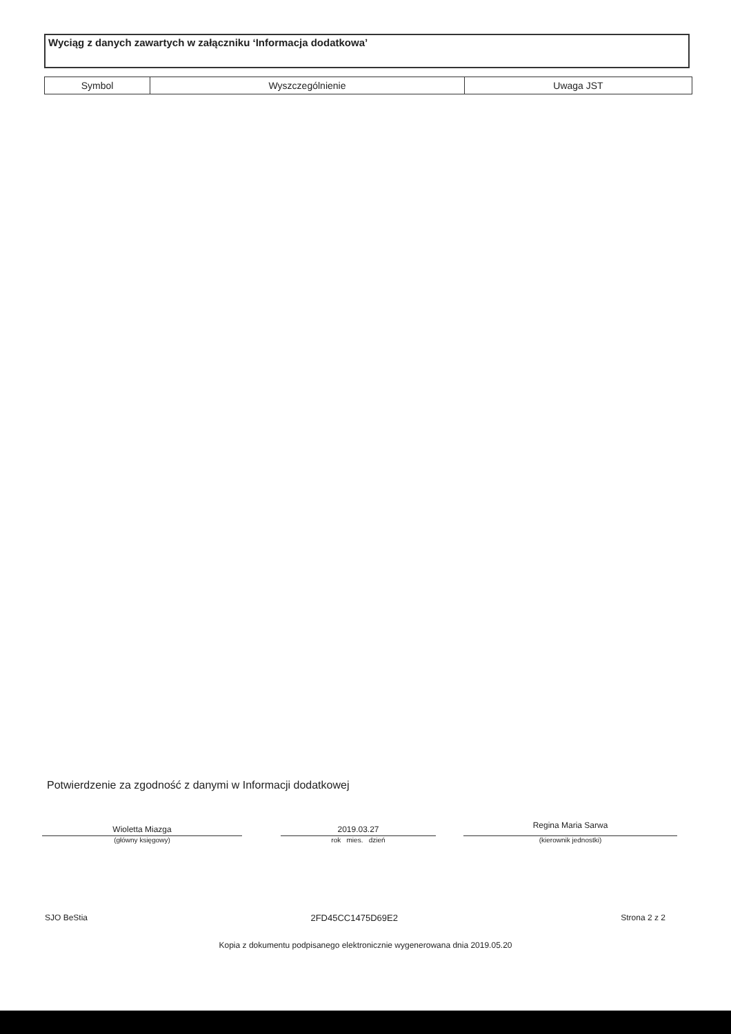Wyciąg z danych zawartych w załączniku ‘Informacja dodatkowa’
| Symbol | Wyszczególnienie | Uwaga JST |
| --- | --- | --- |
Potwierdzenie za zgodność z danymi w Informacji dodatkowej
Wioletta Miazga
(główny księgowy)
2019.03.27
rok mies. dzień
Regina Maria Sarwa
(kierownik jednostki)
SJO BeStia 2FD45CC1475D69E2 Strona 2 z 2
Kopia z dokumentu podpisanego elektronicznie wygenerowana dnia 2019.05.20